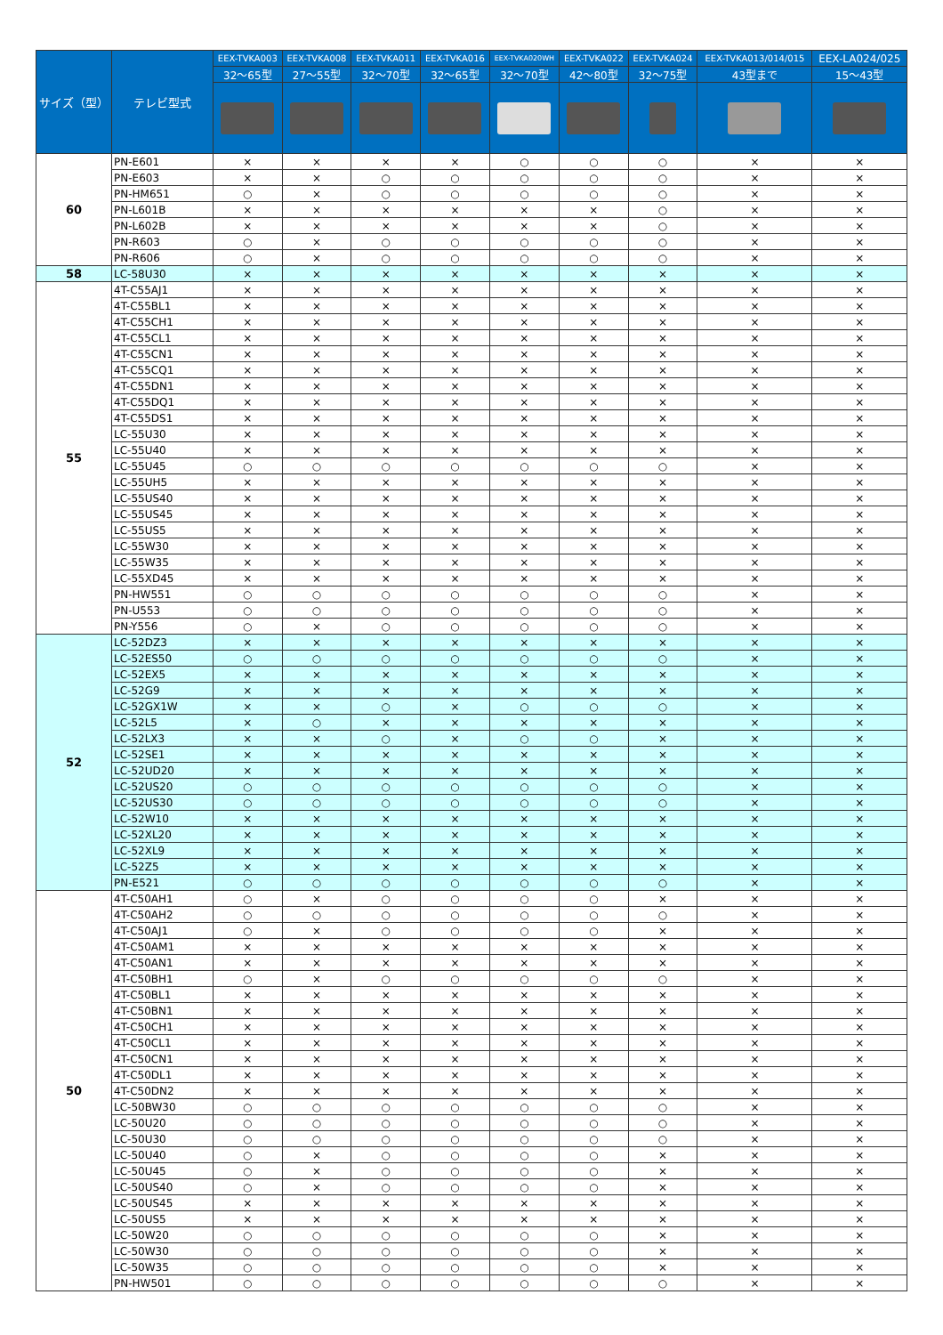| サイズ（型） | テレビ型式 | EEX-TVKA003 | EEX-TVKA008 | EEX-TVKA011 | EEX-TVKA016 | EEX-TVKA020WH | EEX-TVKA022 | EEX-TVKA024 | EEX-TVKA013/014/015 | EEX-LA024/025 |
| --- | --- | --- | --- | --- | --- | --- | --- | --- | --- | --- |
| | | 32～65型 | 27～55型 | 32～70型 | 32～65型 | 32～70型 | 42～80型 | 32～75型 | 43型まで | 15～43型 |
| 60 | PN-E601 | × | × | × | × | ○ | ○ | ○ | × | × |
| | PN-E603 | × | × | ○ | ○ | ○ | ○ | ○ | × | × |
| | PN-HM651 | ○ | × | ○ | ○ | ○ | ○ | ○ | × | × |
| | PN-L601B | × | × | × | × | × | × | ○ | × | × |
| | PN-L602B | × | × | × | × | × | × | ○ | × | × |
| | PN-R603 | ○ | × | ○ | ○ | ○ | ○ | ○ | × | × |
| | PN-R606 | ○ | × | ○ | ○ | ○ | ○ | ○ | × | × |
| 58 | LC-58U30 | × | × | × | × | × | × | × | × | × |
| 55 | 4T-C55AJ1 | × | × | × | × | × | × | × | × | × |
| | 4T-C55BL1 | × | × | × | × | × | × | × | × | × |
| | 4T-C55CH1 | × | × | × | × | × | × | × | × | × |
| | 4T-C55CL1 | × | × | × | × | × | × | × | × | × |
| | 4T-C55CN1 | × | × | × | × | × | × | × | × | × |
| | 4T-C55CQ1 | × | × | × | × | × | × | × | × | × |
| | 4T-C55DN1 | × | × | × | × | × | × | × | × | × |
| | 4T-C55DQ1 | × | × | × | × | × | × | × | × | × |
| | 4T-C55DS1 | × | × | × | × | × | × | × | × | × |
| | LC-55U30 | × | × | × | × | × | × | × | × | × |
| | LC-55U40 | × | × | × | × | × | × | × | × | × |
| | LC-55U45 | ○ | ○ | ○ | ○ | ○ | ○ | ○ | × | × |
| | LC-55UH5 | × | × | × | × | × | × | × | × | × |
| | LC-55US40 | × | × | × | × | × | × | × | × | × |
| | LC-55US45 | × | × | × | × | × | × | × | × | × |
| | LC-55US5 | × | × | × | × | × | × | × | × | × |
| | LC-55W30 | × | × | × | × | × | × | × | × | × |
| | LC-55W35 | × | × | × | × | × | × | × | × | × |
| | LC-55XD45 | × | × | × | × | × | × | × | × | × |
| | PN-HW551 | ○ | ○ | ○ | ○ | ○ | ○ | ○ | × | × |
| | PN-U553 | ○ | ○ | ○ | ○ | ○ | ○ | ○ | × | × |
| | PN-Y556 | ○ | × | ○ | ○ | ○ | ○ | ○ | × | × |
| 52 | LC-52DZ3 | × | × | × | × | × | × | × | × | × |
| | LC-52ES50 | ○ | ○ | ○ | ○ | ○ | ○ | ○ | × | × |
| | LC-52EX5 | × | × | × | × | × | × | × | × | × |
| | LC-52G9 | × | × | × | × | × | × | × | × | × |
| | LC-52GX1W | × | × | ○ | × | ○ | ○ | ○ | × | × |
| | LC-52L5 | × | ○ | × | × | × | × | × | × | × |
| | LC-52LX3 | × | × | ○ | × | ○ | ○ | × | × | × |
| | LC-52SE1 | × | × | × | × | × | × | × | × | × |
| | LC-52UD20 | × | × | × | × | × | × | × | × | × |
| | LC-52US20 | ○ | ○ | ○ | ○ | ○ | ○ | ○ | × | × |
| | LC-52US30 | ○ | ○ | ○ | ○ | ○ | ○ | ○ | × | × |
| | LC-52W10 | × | × | × | × | × | × | × | × | × |
| | LC-52XL20 | × | × | × | × | × | × | × | × | × |
| | LC-52XL9 | × | × | × | × | × | × | × | × | × |
| | LC-52Z5 | × | × | × | × | × | × | × | × | × |
| | PN-E521 | ○ | ○ | ○ | ○ | ○ | ○ | ○ | × | × |
| 50 | 4T-C50AH1 | ○ | × | ○ | ○ | ○ | ○ | × | × | × |
| | 4T-C50AH2 | ○ | ○ | ○ | ○ | ○ | ○ | ○ | × | × |
| | 4T-C50AJ1 | ○ | × | ○ | ○ | ○ | ○ | × | × | × |
| | 4T-C50AM1 | × | × | × | × | × | × | × | × | × |
| | 4T-C50AN1 | × | × | × | × | × | × | × | × | × |
| | 4T-C50BH1 | ○ | × | ○ | ○ | ○ | ○ | ○ | × | × |
| | 4T-C50BL1 | × | × | × | × | × | × | × | × | × |
| | 4T-C50BN1 | × | × | × | × | × | × | × | × | × |
| | 4T-C50CH1 | × | × | × | × | × | × | × | × | × |
| | 4T-C50CL1 | × | × | × | × | × | × | × | × | × |
| | 4T-C50CN1 | × | × | × | × | × | × | × | × | × |
| | 4T-C50DL1 | × | × | × | × | × | × | × | × | × |
| | 4T-C50DN2 | × | × | × | × | × | × | × | × | × |
| | LC-50BW30 | ○ | ○ | ○ | ○ | ○ | ○ | ○ | × | × |
| | LC-50U20 | ○ | ○ | ○ | ○ | ○ | ○ | ○ | × | × |
| | LC-50U30 | ○ | ○ | ○ | ○ | ○ | ○ | ○ | × | × |
| | LC-50U40 | ○ | × | ○ | ○ | ○ | ○ | × | × | × |
| | LC-50U45 | ○ | × | ○ | ○ | ○ | ○ | × | × | × |
| | LC-50US40 | ○ | × | ○ | ○ | ○ | ○ | × | × | × |
| | LC-50US45 | × | × | × | × | × | × | × | × | × |
| | LC-50US5 | × | × | × | × | × | × | × | × | × |
| | LC-50W20 | ○ | ○ | ○ | ○ | ○ | ○ | × | × | × |
| | LC-50W30 | ○ | ○ | ○ | ○ | ○ | ○ | × | × | × |
| | LC-50W35 | ○ | ○ | ○ | ○ | ○ | ○ | × | × | × |
| | PN-HW501 | ○ | ○ | ○ | ○ | ○ | ○ | ○ | × | × |